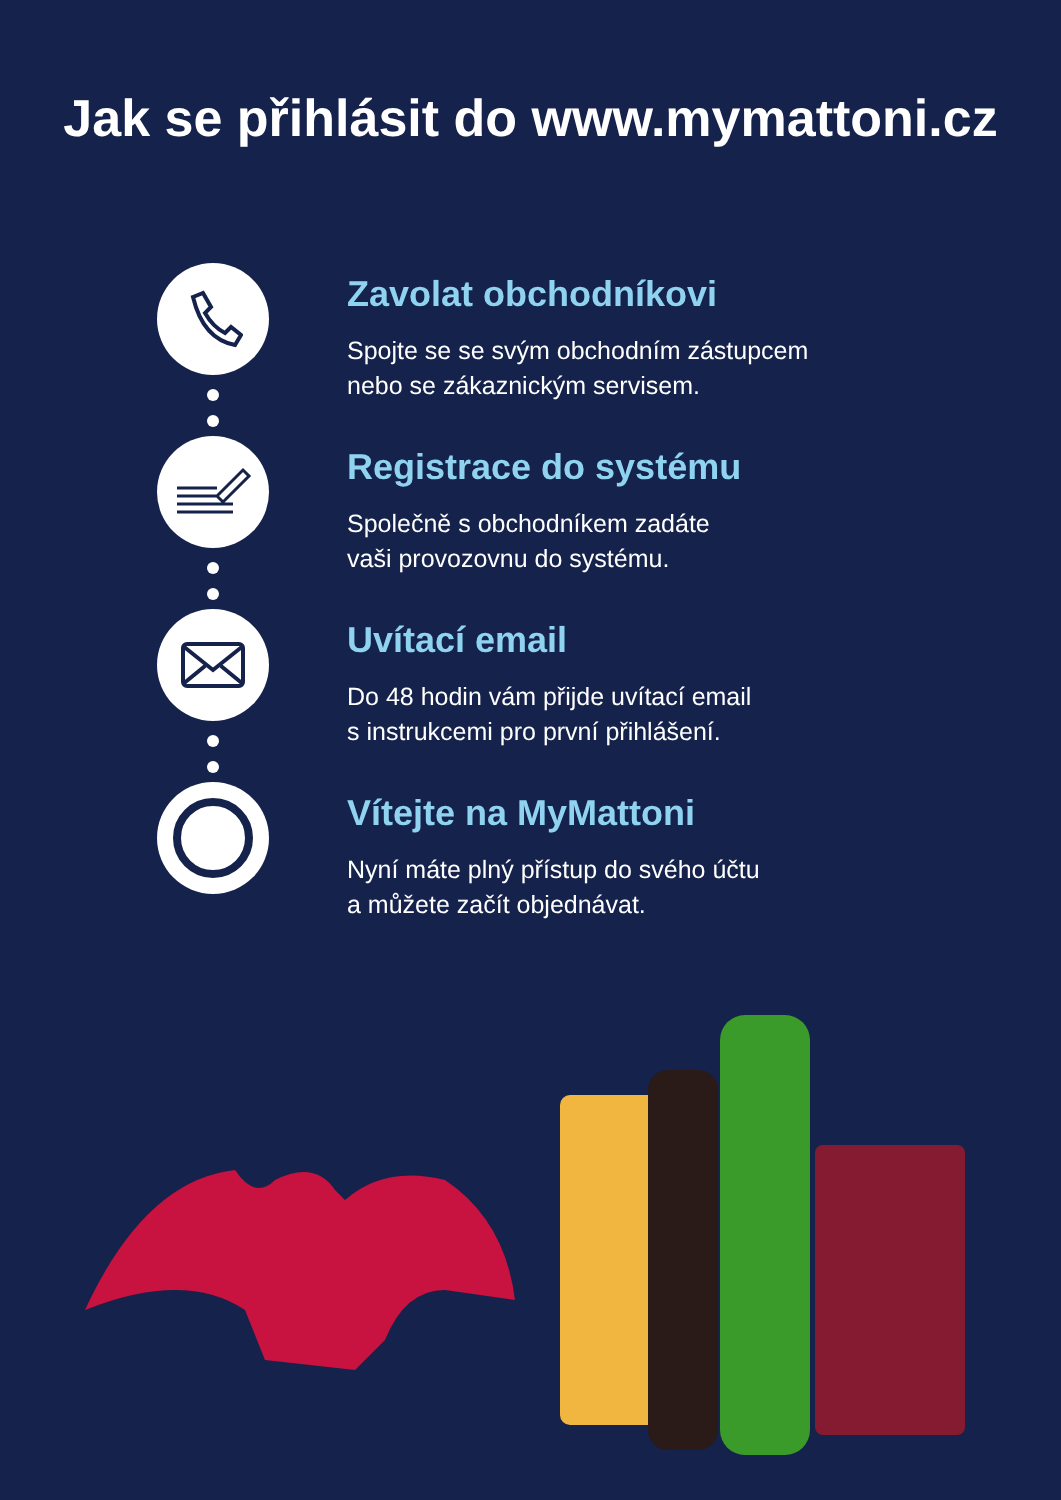Jak se přihlásit do www.mymattoni.cz
Zavolat obchodníkovi
Spojte se se svým obchodním zástupcem
nebo se zákaznickým servisem.
Registrace do systému
Společně s obchodníkem zadáte
vaši provozovnu do systému.
Uvítací email
Do 48 hodin vám přijde uvítací email
s instrukcemi pro první přihlášení.
Vítejte na MyMattoni
Nyní máte plný přístup do svého účtu
a můžete začít objednávat.